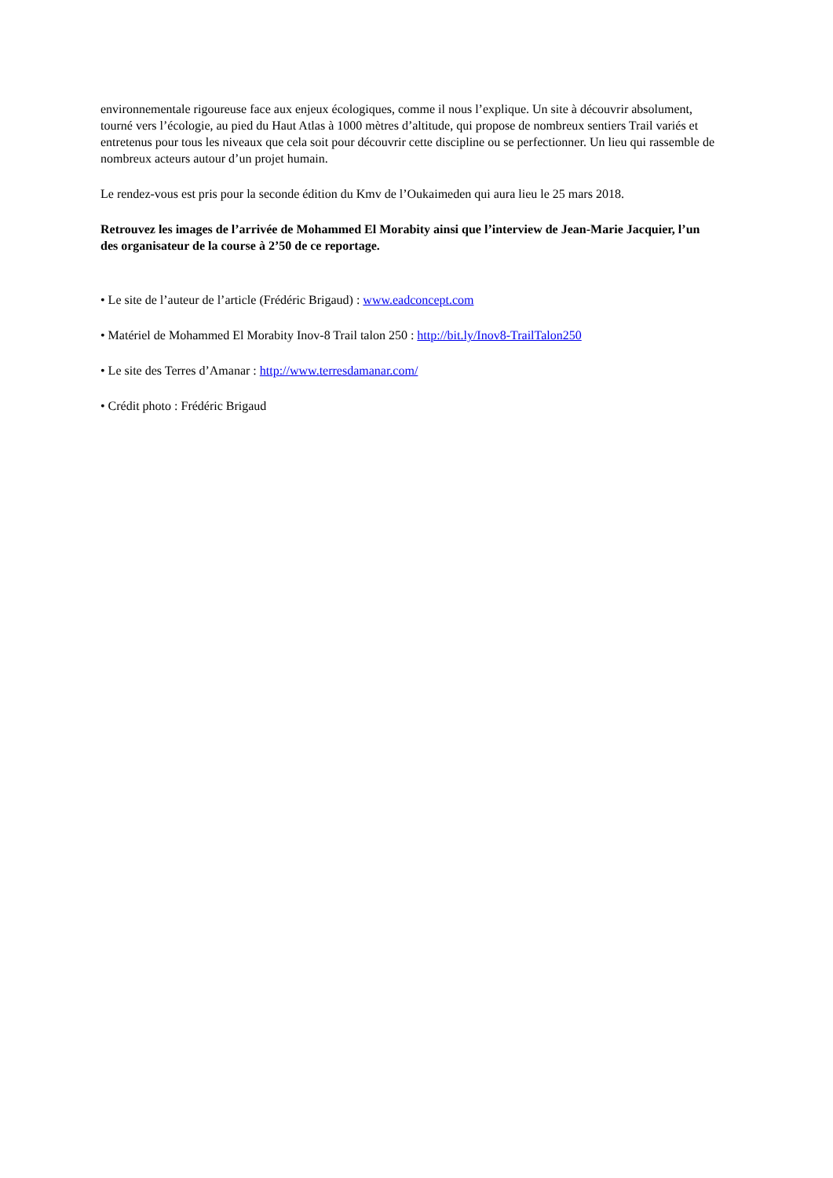environnementale rigoureuse face aux enjeux écologiques, comme il nous l’explique. Un site à découvrir absolument, tourné vers l’écologie, au pied du Haut Atlas à 1000 mètres d’altitude, qui propose de nombreux sentiers Trail variés et entretenus pour tous les niveaux que cela soit pour découvrir cette discipline ou se perfectionner. Un lieu qui rassemble de nombreux acteurs autour d’un projet humain.
Le rendez-vous est pris pour la seconde édition du Kmv de l’Oukaimeden qui aura lieu le 25 mars 2018.
Retrouvez les images de l’arrivée de Mohammed El Morabity ainsi que l’interview de Jean-Marie Jacquier, l’un des organisateur de la course à 2’50 de ce reportage.
• Le site de l’auteur de l’article (Frédéric Brigaud) : www.eadconcept.com
• Matériel de Mohammed El Morabity Inov-8 Trail talon 250 : http://bit.ly/Inov8-TrailTalon250
• Le site des Terres d’Amanar : http://www.terresdamanar.com/
• Crédit photo : Frédéric Brigaud